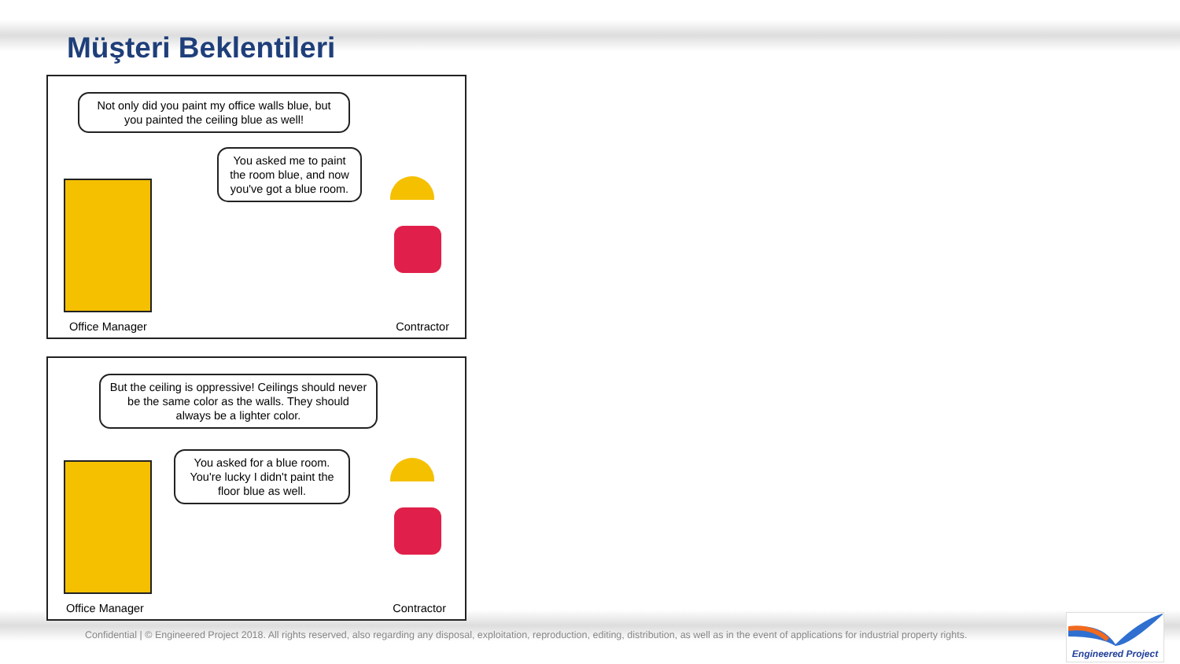Müşteri Beklentileri
Not only did you paint my office walls blue, but you painted the ceiling blue as well!
You asked me to paint the room blue, and now you've got a blue room.
Office Manager Contractor
But the ceiling is oppressive! Ceilings should never be the same color as the walls. They should always be a lighter color.
You asked for a blue room. You're lucky I didn't paint the floor blue as well.
Office Manager Contractor
Confidential | © Engineered Project 2018. All rights reserved, also regarding any disposal, exploitation, reproduction, editing, distribution, as well as in the event of applications for industrial property rights.
Engineered Project